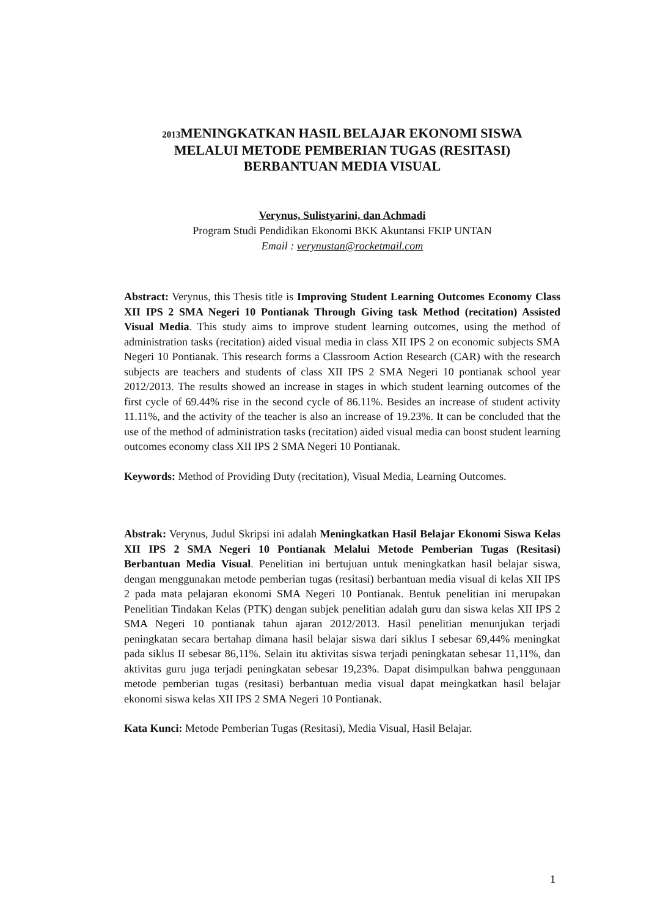2013 MENINGKATKAN HASIL BELAJAR EKONOMI SISWA
MELALUI METODE PEMBERIAN TUGAS (RESITASI)
BERBANTUAN MEDIA VISUAL
Verynus, Sulistyarini, dan Achmadi
Program Studi Pendidikan Ekonomi BKK Akuntansi FKIP UNTAN
Email : verynustan@rocketmail.com
Abstract: Verynus, this Thesis title is Improving Student Learning Outcomes Economy Class XII IPS 2 SMA Negeri 10 Pontianak Through Giving task Method (recitation) Assisted Visual Media. This study aims to improve student learning outcomes, using the method of administration tasks (recitation) aided visual media in class XII IPS 2 on economic subjects SMA Negeri 10 Pontianak. This research forms a Classroom Action Research (CAR) with the research subjects are teachers and students of class XII IPS 2 SMA Negeri 10 pontianak school year 2012/2013. The results showed an increase in stages in which student learning outcomes of the first cycle of 69.44% rise in the second cycle of 86.11%. Besides an increase of student activity 11.11%, and the activity of the teacher is also an increase of 19.23%. It can be concluded that the use of the method of administration tasks (recitation) aided visual media can boost student learning outcomes economy class XII IPS 2 SMA Negeri 10 Pontianak.
Keywords: Method of Providing Duty (recitation), Visual Media, Learning Outcomes.
Abstrak: Verynus, Judul Skripsi ini adalah Meningkatkan Hasil Belajar Ekonomi Siswa Kelas XII IPS 2 SMA Negeri 10 Pontianak Melalui Metode Pemberian Tugas (Resitasi) Berbantuan Media Visual. Penelitian ini bertujuan untuk meningkatkan hasil belajar siswa, dengan menggunakan metode pemberian tugas (resitasi) berbantuan media visual di kelas XII IPS 2 pada mata pelajaran ekonomi SMA Negeri 10 Pontianak. Bentuk penelitian ini merupakan Penelitian Tindakan Kelas (PTK) dengan subjek penelitian adalah guru dan siswa kelas XII IPS 2 SMA Negeri 10 pontianak tahun ajaran 2012/2013. Hasil penelitian menunjukan terjadi peningkatan secara bertahap dimana hasil belajar siswa dari siklus I sebesar 69,44% meningkat pada siklus II sebesar 86,11%. Selain itu aktivitas siswa terjadi peningkatan sebesar 11,11%, dan aktivitas guru juga terjadi peningkatan sebesar 19,23%. Dapat disimpulkan bahwa penggunaan metode pemberian tugas (resitasi) berbantuan media visual dapat meingkatkan hasil belajar ekonomi siswa kelas XII IPS 2 SMA Negeri 10 Pontianak.
Kata Kunci: Metode Pemberian Tugas (Resitasi), Media Visual, Hasil Belajar.
1